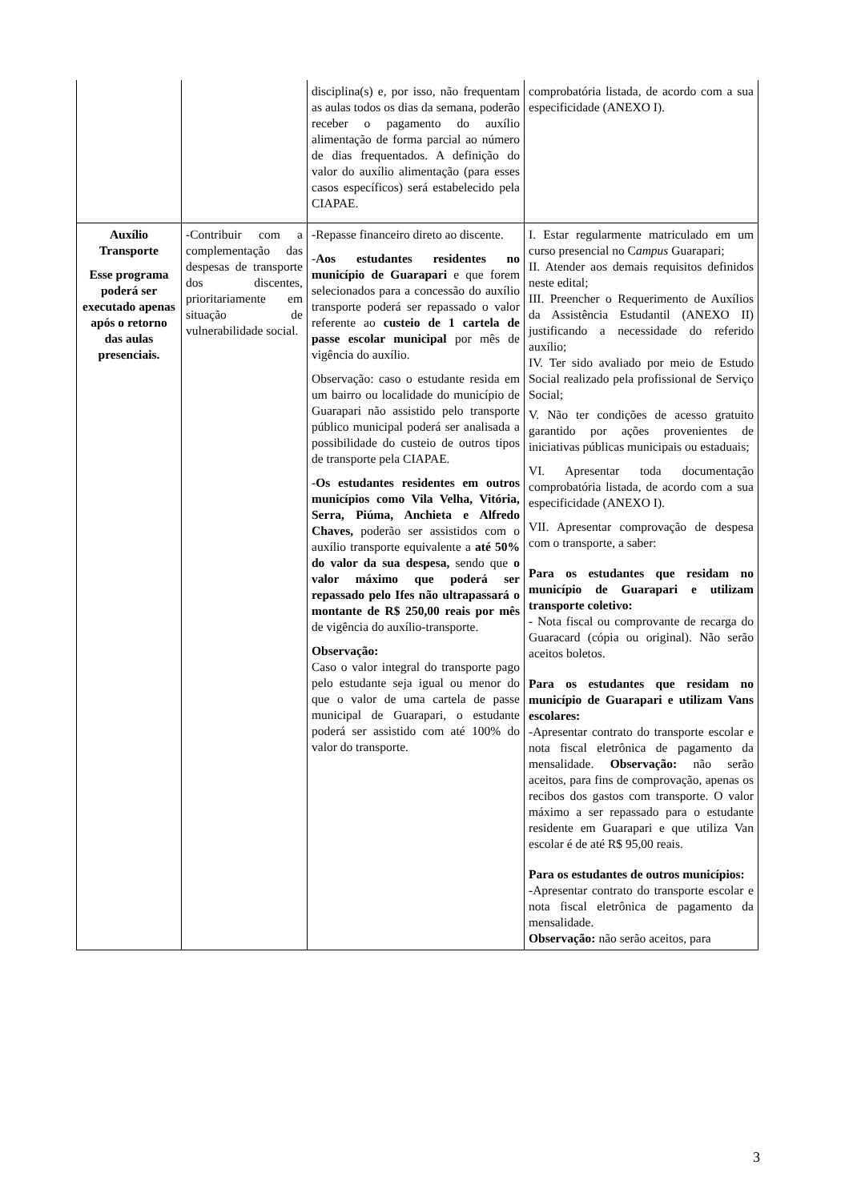| | | disciplina(s) e, por isso, não frequentam as aulas todos os dias da semana, poderão receber o pagamento do auxílio alimentação de forma parcial ao número de dias frequentados. A definição do valor do auxílio alimentação (para esses casos específicos) será estabelecido pela CIAPAE. | comprobatória listada, de acordo com a sua especificidade (ANEXO I). |
| Auxílio Transporte Esse programa poderá ser executado apenas após o retorno das aulas presenciais. | -Contribuir com a complementação das despesas de transporte dos discentes, prioritariamente em situação de vulnerabilidade social. | -Repasse financeiro direto ao discente. - Aos estudantes residentes no município de Guarapari e que forem selecionados para a concessão do auxílio transporte poderá ser repassado o valor referente ao custeio de 1 cartela de passe escolar municipal por mês de vigência do auxílio. Observação: caso o estudante resida em um bairro ou localidade do município de Guarapari não assistido pelo transporte público municipal poderá ser analisada a possibilidade do custeio de outros tipos de transporte pela CIAPAE. - Os estudantes residentes em outros municípios como Vila Velha, Vitória, Serra, Piúma, Anchieta e Alfredo Chaves, poderão ser assistidos com o auxílio transporte equivalente a até 50% do valor da sua despesa, sendo que o valor máximo que poderá ser repassado pelo Ifes não ultrapassará o montante de R$ 250,00 reais por mês de vigência do auxílio-transporte. Observação: Caso o valor integral do transporte pago pelo estudante seja igual ou menor do que o valor de uma cartela de passe municipal de Guarapari, o estudante poderá ser assistido com até 100% do valor do transporte. | I. Estar regularmente matriculado em um curso presencial no C ampus Guarapari; II. Atender aos demais requisitos definidos neste edital; III. Preencher o Requerimento de Auxílios da Assistência Estudantil (ANEXO II) justificando a necessidade do referido auxílio; IV. Ter sido avaliado por meio de Estudo Social realizado pela profissional de Serviço Social; V. Não ter condições de acesso gratuito garantido por ações provenientes de iniciativas públicas municipais ou estaduais; VI. Apresentar toda documentação comprobatória listada, de acordo com a sua especificidade (ANEXO I). VII. Apresentar comprovação de despesa com o transporte, a saber: Para os estudantes que residam no município de Guarapari e utilizam transporte coletivo: - Nota fiscal ou comprovante de recarga do Guaracard (cópia ou original). Não serão aceitos boletos. Para os estudantes que residam no município de Guarapari e utilizam Vans escolares: -Apresentar contrato do transporte escolar e nota fiscal eletrônica de pagamento da mensalidade. Observação: não serão aceitos, para fins de comprovação, apenas os recibos dos gastos com transporte. O valor máximo a ser repassado para o estudante residente em Guarapari e que utiliza Van escolar é de até R$ 95,00 reais. Para os estudantes de outros municípios: -Apresentar contrato do transporte escolar e nota fiscal eletrônica de pagamento da mensalidade. Observação: não serão aceitos, para |
3